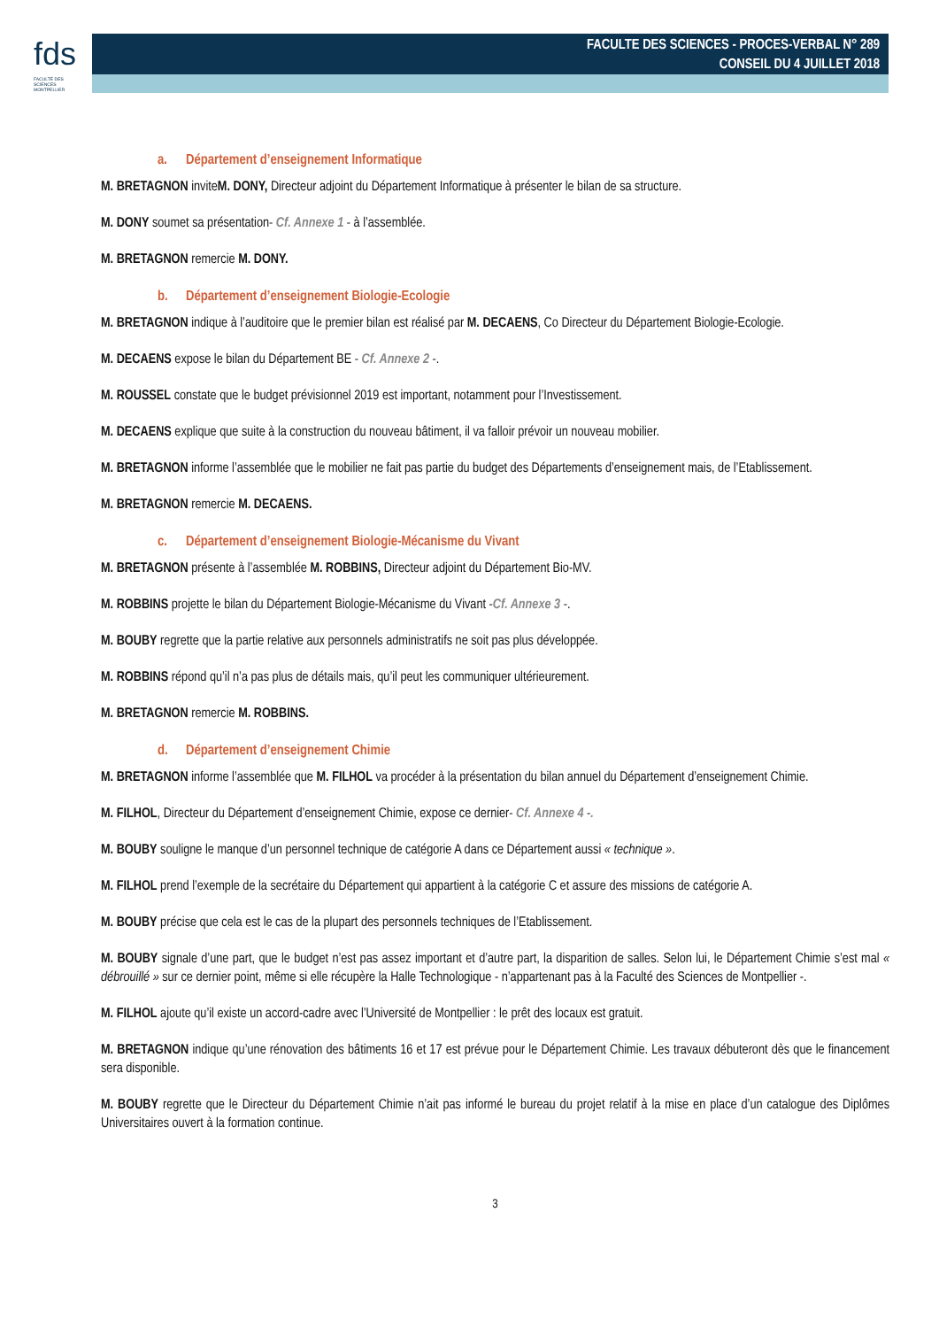fds
FACULTÉ DES SCIENCES MONTPELLIER
FACULTE DES SCIENCES - PROCES-VERBAL N° 289
CONSEIL DU 4 JUILLET 2018
a. Département d’enseignement Informatique
M. BRETAGNON inviteM. DONY, Directeur adjoint du Département Informatique à présenter le bilan de sa structure.
M. DONY soumet sa présentation- Cf. Annexe 1 - à l’assemblée.
M. BRETAGNON remercie M. DONY.
b. Département d’enseignement Biologie-Ecologie
M. BRETAGNON indique à l’auditoire que le premier bilan est réalisé par M. DECAENS, Co Directeur du Département Biologie-Ecologie.
M. DECAENS expose le bilan du Département BE - Cf. Annexe 2 -.
M. ROUSSEL constate que le budget prévisionnel 2019 est important, notamment pour l’Investissement.
M. DECAENS explique que suite à la construction du nouveau bâtiment, il va falloir prévoir un nouveau mobilier.
M. BRETAGNON informe l’assemblée que le mobilier ne fait pas partie du budget des Départements d’enseignement mais, de l’Etablissement.
M. BRETAGNON remercie M. DECAENS.
c. Département d’enseignement Biologie-Mécanisme du Vivant
M. BRETAGNON présente à l’assemblée M. ROBBINS, Directeur adjoint du Département Bio-MV.
M. ROBBINS projette le bilan du Département Biologie-Mécanisme du Vivant -Cf. Annexe 3 -.
M. BOUBY regrette que la partie relative aux personnels administratifs ne soit pas plus développée.
M. ROBBINS répond qu’il n’a pas plus de détails mais, qu’il peut les communiquer ultérieurement.
M. BRETAGNON remercie M. ROBBINS.
d. Département d’enseignement Chimie
M. BRETAGNON informe l’assemblée que M. FILHOL va procéder à la présentation du bilan annuel du Département d’enseignement Chimie.
M. FILHOL, Directeur du Département d’enseignement Chimie, expose ce dernier- Cf. Annexe 4 -.
M. BOUBY souligne le manque d’un personnel technique de catégorie A dans ce Département aussi « technique ».
M. FILHOL prend l’exemple de la secrétaire du Département qui appartient à la catégorie C et assure des missions de catégorie A.
M. BOUBY précise que cela est le cas de la plupart des personnels techniques de l’Etablissement.
M. BOUBY signale d’une part, que le budget n’est pas assez important et d’autre part, la disparition de salles. Selon lui, le Département Chimie s’est mal « débrouillé » sur ce dernier point, même si elle récupère la Halle Technologique - n’appartenant pas à la Faculté des Sciences de Montpellier -.
M. FILHOL ajoute qu’il existe un accord-cadre avec l’Université de Montpellier : le prêt des locaux est gratuit.
M. BRETAGNON indique qu’une rénovation des bâtiments 16 et 17 est prévue pour le Département Chimie. Les travaux débuteront dès que le financement sera disponible.
M. BOUBY regrette que le Directeur du Département Chimie n’ait pas informé le bureau du projet relatif à la mise en place d’un catalogue des Diplômes Universitaires ouvert à la formation continue.
3